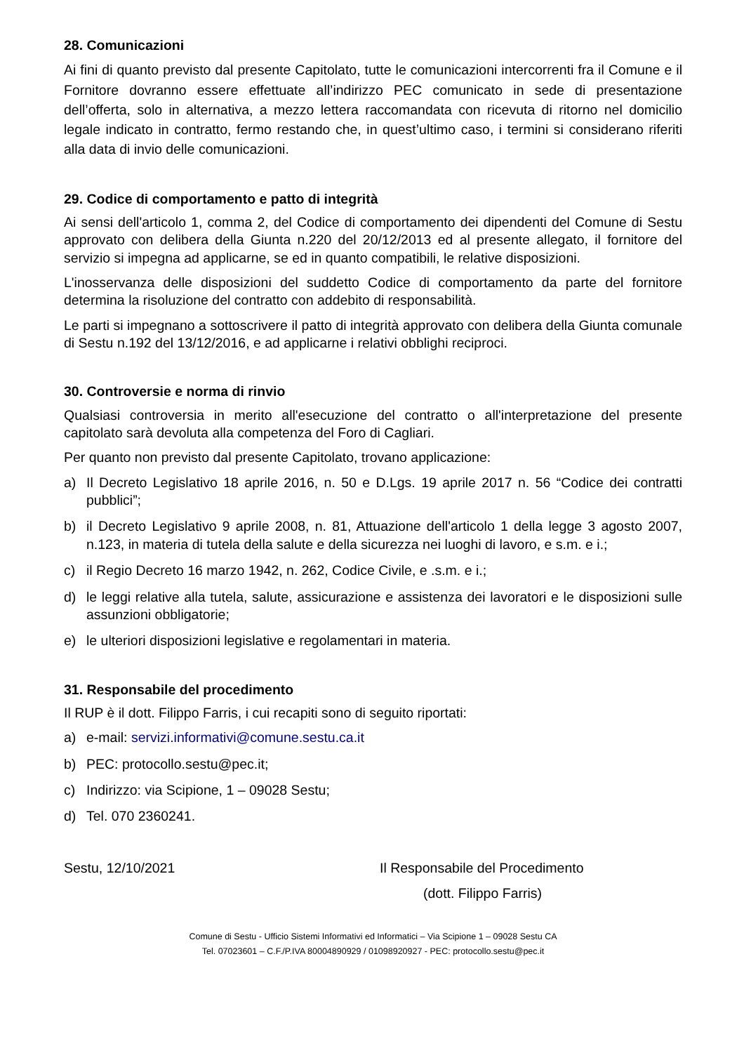28. Comunicazioni
Ai fini di quanto previsto dal presente Capitolato, tutte le comunicazioni intercorrenti fra il Comune e il Fornitore dovranno essere effettuate all’indirizzo PEC comunicato in sede di presentazione dell’offerta, solo in alternativa, a mezzo lettera raccomandata con ricevuta di ritorno nel domicilio legale indicato in contratto, fermo restando che, in quest’ultimo caso, i termini si considerano riferiti alla data di invio delle comunicazioni.
29. Codice di comportamento e patto di integrità
Ai sensi dell'articolo 1, comma 2, del Codice di comportamento dei dipendenti del Comune di Sestu approvato con delibera della Giunta n.220 del 20/12/2013 ed al presente allegato, il fornitore del servizio si impegna ad applicarne, se ed in quanto compatibili, le relative disposizioni.
L'inosservanza delle disposizioni del suddetto Codice di comportamento da parte del fornitore determina la risoluzione del contratto con addebito di responsabilità.
Le parti si impegnano a sottoscrivere il patto di integrità approvato con delibera della Giunta comunale di Sestu n.192 del 13/12/2016, e ad applicarne i relativi obblighi reciproci.
30. Controversie e norma di rinvio
Qualsiasi controversia in merito all'esecuzione del contratto o all'interpretazione del presente capitolato sarà devoluta alla competenza del Foro di Cagliari.
Per quanto non previsto dal presente Capitolato, trovano applicazione:
a) Il Decreto Legislativo 18 aprile 2016, n. 50 e D.Lgs. 19 aprile 2017 n. 56 “Codice dei contratti pubblici”;
b) il Decreto Legislativo 9 aprile 2008, n. 81, Attuazione dell'articolo 1 della legge 3 agosto 2007, n.123, in materia di tutela della salute e della sicurezza nei luoghi di lavoro, e s.m. e i.;
c) il Regio Decreto 16 marzo 1942, n. 262, Codice Civile, e .s.m. e i.;
d) le leggi relative alla tutela, salute, assicurazione e assistenza dei lavoratori e le disposizioni sulle assunzioni obbligatorie;
e) le ulteriori disposizioni legislative e regolamentari in materia.
31. Responsabile del procedimento
Il RUP è il dott. Filippo Farris, i cui recapiti sono di seguito riportati:
a) e-mail: servizi.informativi@comune.sestu.ca.it
b) PEC: protocollo.sestu@pec.it;
c) Indirizzo: via Scipione, 1 – 09028 Sestu;
d) Tel. 070 2360241.
Sestu, 12/10/2021 Il Responsabile del Procedimento
(dott. Filippo Farris)
Comune di Sestu - Ufficio Sistemi Informativi ed Informatici – Via Scipione 1 – 09028 Sestu CA
Tel. 07023601 – C.F./P.IVA 80004890929 / 01098920927 - PEC: protocollo.sestu@pec.it